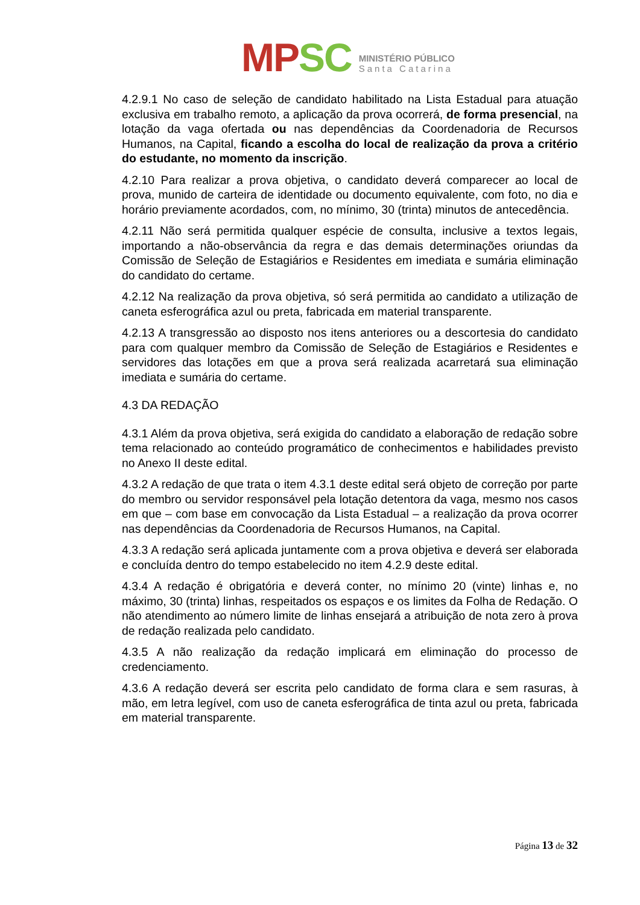MP SC
MINISTÉRIO PÚBLICO
Santa Catarina
4.2.9.1 No caso de seleção de candidato habilitado na Lista Estadual para atuação exclusiva em trabalho remoto, a aplicação da prova ocorrerá, de forma presencial, na lotação da vaga ofertada ou nas dependências da Coordenadoria de Recursos Humanos, na Capital, ficando a escolha do local de realização da prova a critério do estudante, no momento da inscrição.
4.2.10 Para realizar a prova objetiva, o candidato deverá comparecer ao local de prova, munido de carteira de identidade ou documento equivalente, com foto, no dia e horário previamente acordados, com, no mínimo, 30 (trinta) minutos de antecedência.
4.2.11 Não será permitida qualquer espécie de consulta, inclusive a textos legais, importando a não-observância da regra e das demais determinações oriundas da Comissão de Seleção de Estagiários e Residentes em imediata e sumária eliminação do candidato do certame.
4.2.12 Na realização da prova objetiva, só será permitida ao candidato a utilização de caneta esferográfica azul ou preta, fabricada em material transparente.
4.2.13 A transgressão ao disposto nos itens anteriores ou a descortesia do candidato para com qualquer membro da Comissão de Seleção de Estagiários e Residentes e servidores das lotações em que a prova será realizada acarretará sua eliminação imediata e sumária do certame.
4.3 DA REDAÇÃO
4.3.1 Além da prova objetiva, será exigida do candidato a elaboração de redação sobre tema relacionado ao conteúdo programático de conhecimentos e habilidades previsto no Anexo II deste edital.
4.3.2 A redação de que trata o item 4.3.1 deste edital será objeto de correção por parte do membro ou servidor responsável pela lotação detentora da vaga, mesmo nos casos em que – com base em convocação da Lista Estadual – a realização da prova ocorrer nas dependências da Coordenadoria de Recursos Humanos, na Capital.
4.3.3 A redação será aplicada juntamente com a prova objetiva e deverá ser elaborada e concluída dentro do tempo estabelecido no item 4.2.9 deste edital.
4.3.4 A redação é obrigatória e deverá conter, no mínimo 20 (vinte) linhas e, no máximo, 30 (trinta) linhas, respeitados os espaços e os limites da Folha de Redação. O não atendimento ao número limite de linhas ensejará a atribuição de nota zero à prova de redação realizada pelo candidato.
4.3.5 A não realização da redação implicará em eliminação do processo de credenciamento.
4.3.6 A redação deverá ser escrita pelo candidato de forma clara e sem rasuras, à mão, em letra legível, com uso de caneta esferográfica de tinta azul ou preta, fabricada em material transparente.
Página 13 de 32